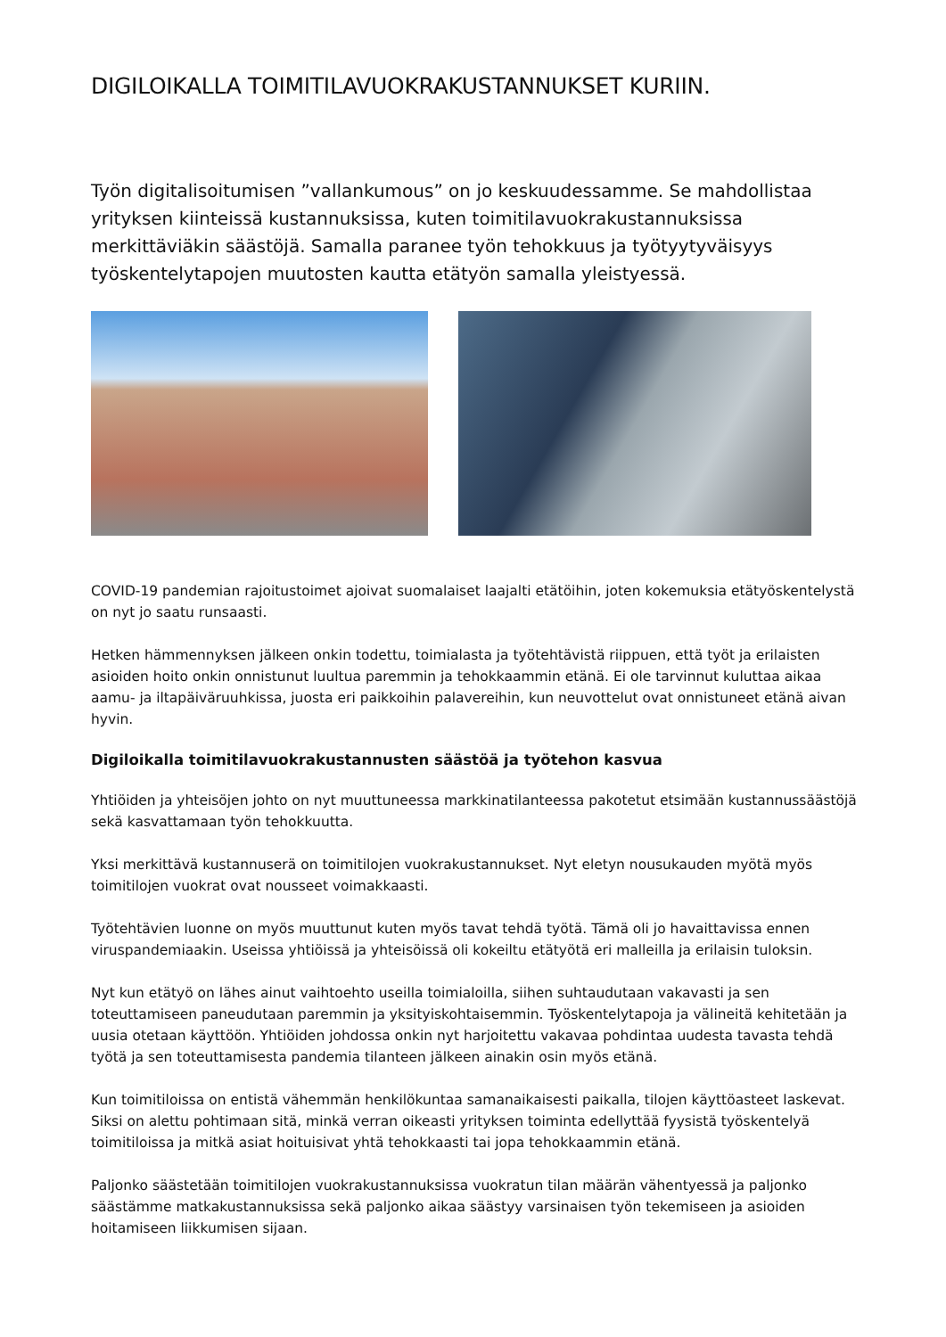DIGILOIKALLA TOIMITILAVUOKRAKUSTANNUKSET KURIIN.
Työn digitalisoitumisen ”vallankumous” on jo keskuudessamme. Se mahdollistaa yrityksen kiinteissä kustannuksissa, kuten toimitilavuokrakustannuksissa merkittäviäkin säästöjä. Samalla paranee työn tehokkuus ja työtyytyväisyys työskentelytapojen muutosten kautta etätyön samalla yleistyessä.
COVID-19 pandemian rajoitustoimet ajoivat suomalaiset laajalti etätöihin, joten kokemuksia etätyöskentelystä on nyt jo saatu runsaasti.
Hetken hämmennyksen jälkeen onkin todettu, toimialasta ja työtehtävistä riippuen, että työt ja erilaisten asioiden hoito onkin onnistunut luultua paremmin ja tehokkaammin etänä. Ei ole tarvinnut kuluttaa aikaa aamu- ja iltapäiväruuhkissa, juosta eri paikkoihin palavereihin, kun neuvottelut ovat onnistuneet etänä aivan hyvin.
Digiloikalla toimitilavuokrakustannusten säästöä ja työtehon kasvua
Yhtiöiden ja yhteisöjen johto on nyt muuttuneessa markkinatilanteessa pakotetut etsimään kustannussäästöjä sekä kasvattamaan työn tehokkuutta.
Yksi merkittävä kustannuserä on toimitilojen vuokrakustannukset. Nyt eletyn nousukauden myötä myös toimitilojen vuokrat ovat nousseet voimakkaasti.
Työtehtävien luonne on myös muuttunut kuten myös tavat tehdä työtä. Tämä oli jo havaittavissa ennen viruspandemiaakin. Useissa yhtiöissä ja yhteisöissä oli kokeiltu etätyötä eri malleilla ja erilaisin tuloksin.
Nyt kun etätyö on lähes ainut vaihtoehto useilla toimialoilla, siihen suhtaudutaan vakavasti ja sen toteuttamiseen paneudutaan paremmin ja yksityiskohtaisemmin. Työskentelytapoja ja välineitä kehitetään ja uusia otetaan käyttöön. Yhtiöiden johdossa onkin nyt harjoitettu vakavaa pohdintaa uudesta tavasta tehdä työtä ja sen toteuttamisesta pandemia tilanteen jälkeen ainakin osin myös etänä.
Kun toimitiloissa on entistä vähemmän henkilökuntaa samanaikaisesti paikalla, tilojen käyttöasteet laskevat. Siksi on alettu pohtimaan sitä, minkä verran oikeasti yrityksen toiminta edellyttää fyysistä työskentelyä toimitiloissa ja mitkä asiat hoituisivat yhtä tehokkaasti tai jopa tehokkaammin etänä.
Paljonko säästetään toimitilojen vuokrakustannuksissa vuokratun tilan määrän vähentyessä ja paljonko säästämme matkakustannuksissa sekä paljonko aikaa säästyy varsinaisen työn tekemiseen ja asioiden hoitamiseen liikkumisen sijaan.